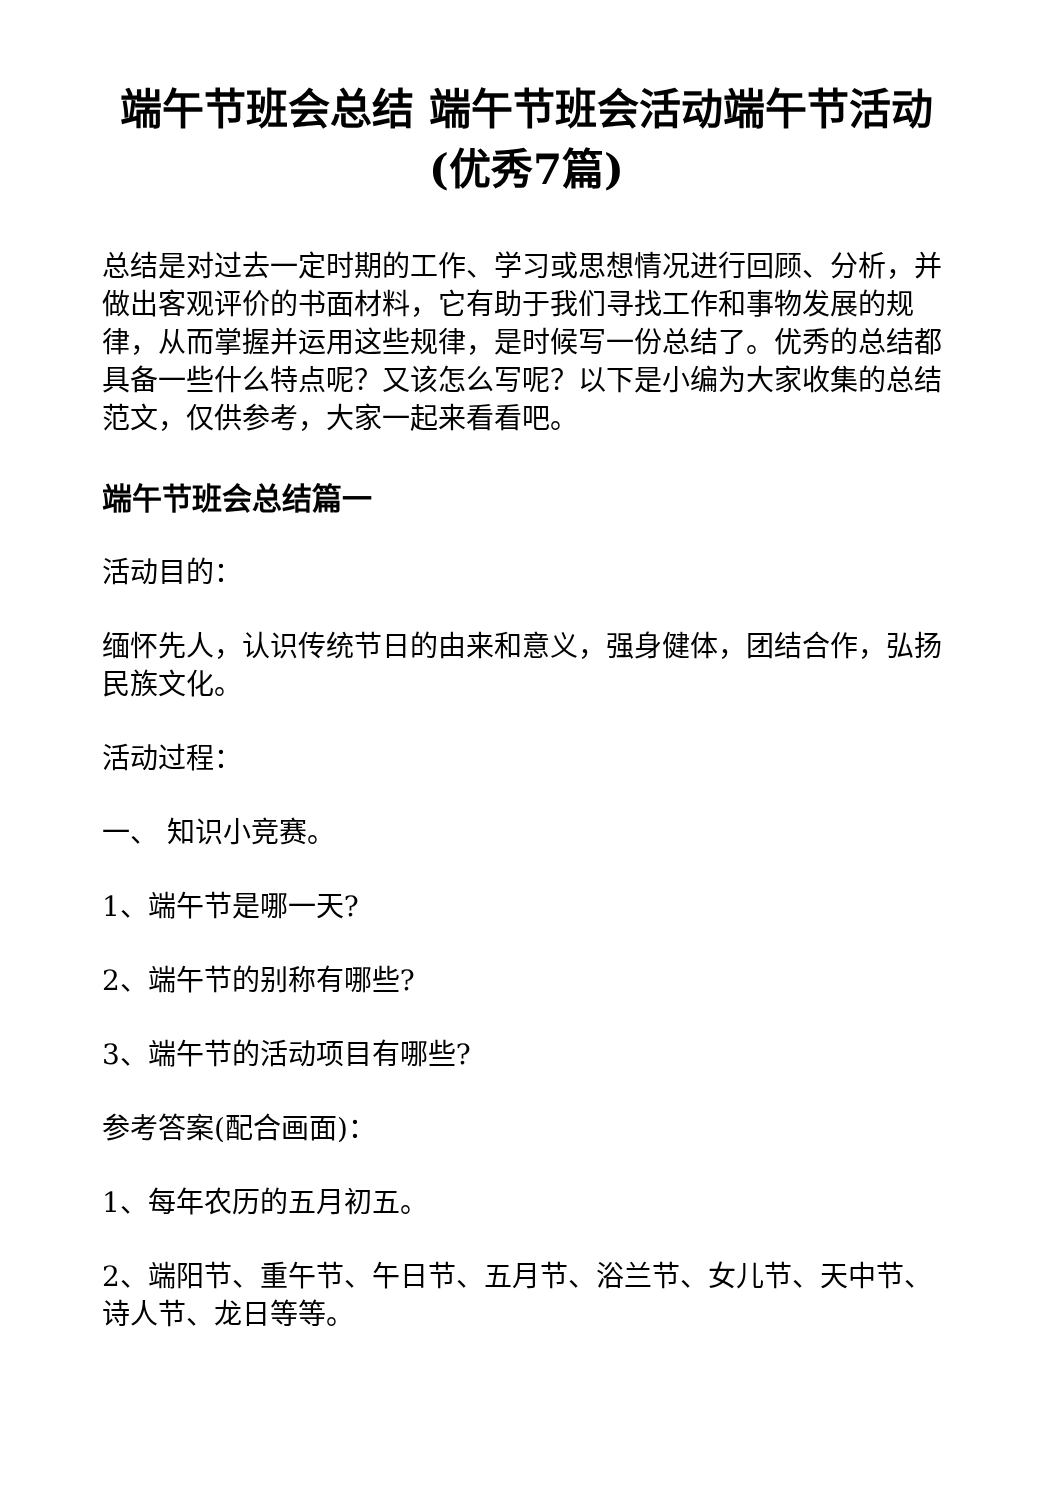端午节班会总结 端午节班会活动端午节活动(优秀7篇)
总结是对过去一定时期的工作、学习或思想情况进行回顾、分析，并做出客观评价的书面材料，它有助于我们寻找工作和事物发展的规律，从而掌握并运用这些规律，是时候写一份总结了。优秀的总结都具备一些什么特点呢？又该怎么写呢？以下是小编为大家收集的总结范文，仅供参考，大家一起来看看吧。
端午节班会总结篇一
活动目的：
缅怀先人，认识传统节日的由来和意义，强身健体，团结合作，弘扬民族文化。
活动过程：
一、 知识小竞赛。
1、端午节是哪一天?
2、端午节的别称有哪些?
3、端午节的活动项目有哪些?
参考答案(配合画面)：
1、每年农历的五月初五。
2、端阳节、重午节、午日节、五月节、浴兰节、女儿节、天中节、诗人节、龙日等等。